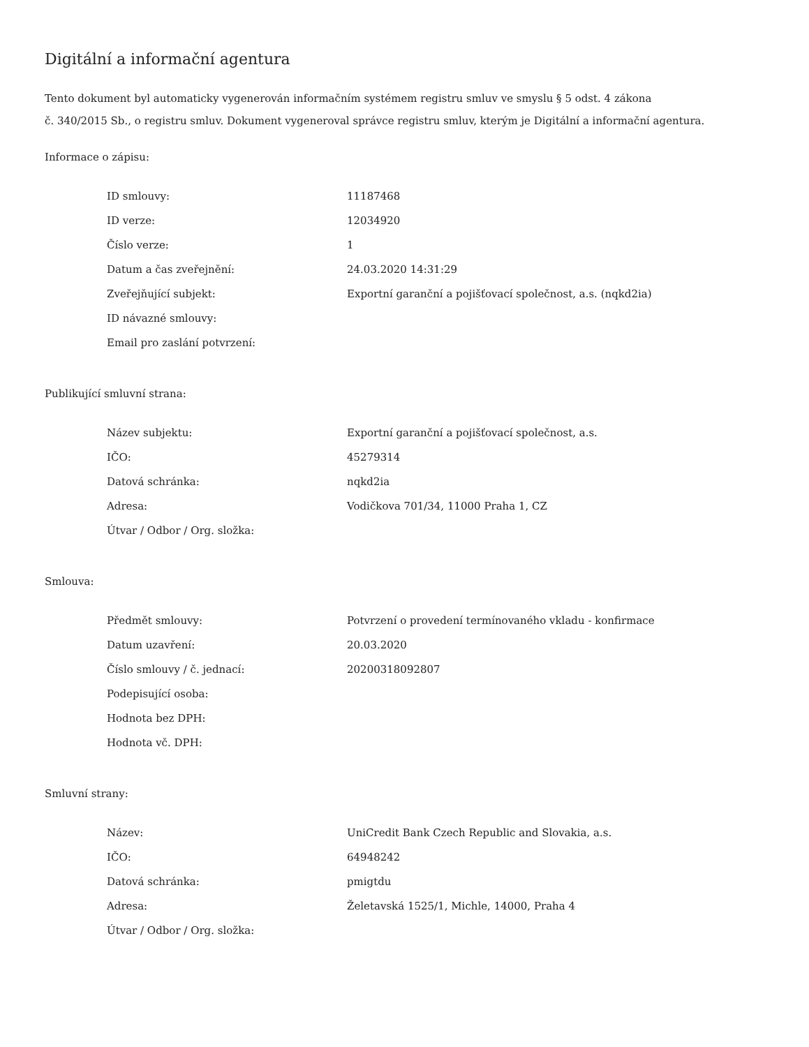Digitální a informační agentura
Tento dokument byl automaticky vygenerován informačním systémem registru smluv ve smyslu § 5 odst. 4 zákona
č. 340/2015 Sb., o registru smluv. Dokument vygeneroval správce registru smluv, kterým je Digitální a informační agentura.
Informace o zápisu:
| ID smlouvy: | 11187468 |
| ID verze: | 12034920 |
| Číslo verze: | 1 |
| Datum a čas zveřejnění: | 24.03.2020 14:31:29 |
| Zveřejňující subjekt: | Exportní garanční a pojišťovací společnost, a.s. (nqkd2ia) |
| ID návazné smlouvy: | |
| Email pro zaslání potvrzení: | |
Publikující smluvní strana:
| Název subjektu: | Exportní garanční a pojišťovací společnost, a.s. |
| IČO: | 45279314 |
| Datová schránka: | nqkd2ia |
| Adresa: | Vodičkova 701/34, 11000 Praha 1, CZ |
| Útvar / Odbor / Org. složka: | |
Smlouva:
| Předmět smlouvy: | Potvrzení o provedení termínovaného vkladu - konfirmace |
| Datum uzavření: | 20.03.2020 |
| Číslo smlouvy / č. jednací: | 20200318092807 |
| Podepisující osoba: | |
| Hodnota bez DPH: | |
| Hodnota vč. DPH: | |
Smluvní strany:
| Název: | UniCredit Bank Czech Republic and Slovakia, a.s. |
| IČO: | 64948242 |
| Datová schránka: | pmigtdu |
| Adresa: | Želetavská 1525/1, Michle, 14000, Praha 4 |
| Útvar / Odbor / Org. složka: | |